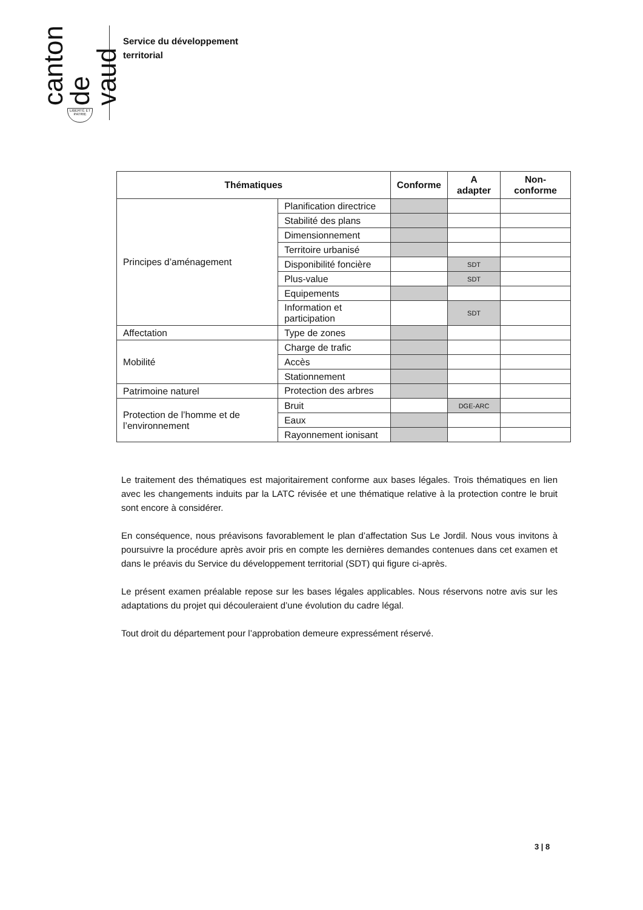canton de vaud
LIBERTÉ ET PATRIE
Service du développement
territorial
| Thématiques | | Conforme | A adapter | Non-conforme |
| --- | --- | --- | --- | --- |
| Principes d’aménagement | Planification directrice | | | |
| | Stabilité des plans | | | |
| | Dimensionnement | | | |
| | Territoire urbanisé | | | |
| | Disponibilité foncière | | SDT | |
| | Plus-value | | SDT | |
| | Equipements | | | |
| | Information et participation | | SDT | |
| Affectation | Type de zones | | | |
| Mobilité | Charge de trafic | | | |
| | Accès | | | |
| | Stationnement | | | |
| Patrimoine naturel | Protection des arbres | | | |
| Protection de l’homme et de l’environnement | Bruit | | DGE-ARC | |
| | Eaux | | | |
| | Rayonnement ionisant | | | |
Le traitement des thématiques est majoritairement conforme aux bases légales. Trois thématiques en lien avec les changements induits par la LATC révisée et une thématique relative à la protection contre le bruit sont encore à considérer.
En conséquence, nous préavisons favorablement le plan d’affectation Sus Le Jordil. Nous vous invitons à poursuivre la procédure après avoir pris en compte les dernières demandes contenues dans cet examen et dans le préavis du Service du développement territorial (SDT) qui figure ci-après.
Le présent examen préalable repose sur les bases légales applicables. Nous réservons notre avis sur les adaptations du projet qui découleraient d’une évolution du cadre légal.
Tout droit du département pour l’approbation demeure expressément réservé.
3 | 8